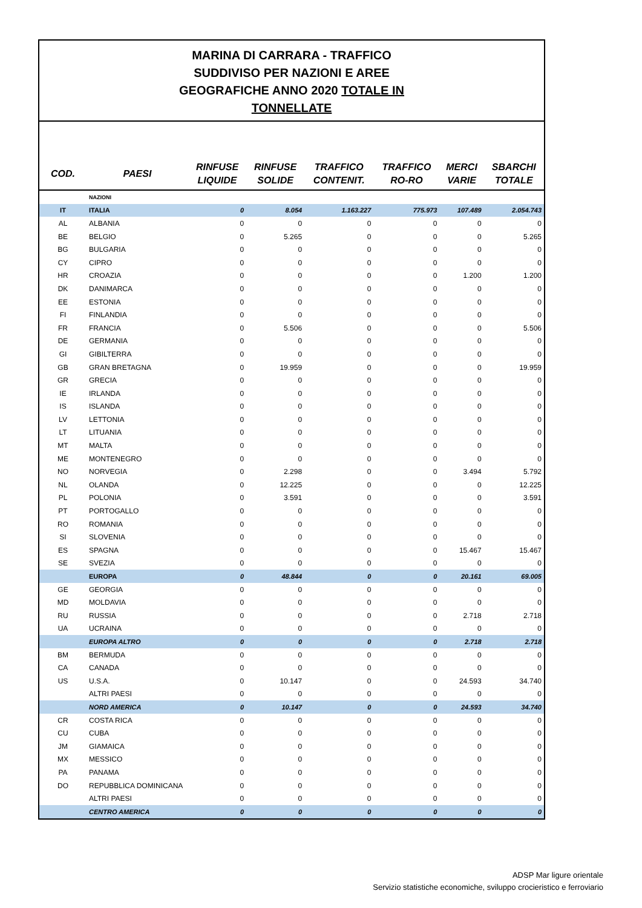MARINA DI CARRARA - TRAFFICO
SUDDIVISO PER NAZIONI E AREE
GEOGRAFICHE ANNO 2020 TOTALE IN
TONNELLATE
| COD. | PAESI | RINFUSE LIQUIDE | RINFUSE SOLIDE | TRAFFICO CONTENIT. | TRAFFICO RO-RO | MERCI VARIE | SBARCHI TOTALE |
| --- | --- | --- | --- | --- | --- | --- | --- |
| | NAZIONI | | | | | | |
| IT | ITALIA | 0 | 8.054 | 1.163.227 | 775.973 | 107.489 | 2.054.743 |
| AL | ALBANIA | 0 | 0 | 0 | 0 | 0 | 0 |
| BE | BELGIO | 0 | 5.265 | 0 | 0 | 0 | 5.265 |
| BG | BULGARIA | 0 | 0 | 0 | 0 | 0 | 0 |
| CY | CIPRO | 0 | 0 | 0 | 0 | 0 | 0 |
| HR | CROAZIA | 0 | 0 | 0 | 0 | 1.200 | 1.200 |
| DK | DANIMARCA | 0 | 0 | 0 | 0 | 0 | 0 |
| EE | ESTONIA | 0 | 0 | 0 | 0 | 0 | 0 |
| FI | FINLANDIA | 0 | 0 | 0 | 0 | 0 | 0 |
| FR | FRANCIA | 0 | 5.506 | 0 | 0 | 0 | 5.506 |
| DE | GERMANIA | 0 | 0 | 0 | 0 | 0 | 0 |
| GI | GIBILTERRA | 0 | 0 | 0 | 0 | 0 | 0 |
| GB | GRAN BRETAGNA | 0 | 19.959 | 0 | 0 | 0 | 19.959 |
| GR | GRECIA | 0 | 0 | 0 | 0 | 0 | 0 |
| IE | IRLANDA | 0 | 0 | 0 | 0 | 0 | 0 |
| IS | ISLANDA | 0 | 0 | 0 | 0 | 0 | 0 |
| LV | LETTONIA | 0 | 0 | 0 | 0 | 0 | 0 |
| LT | LITUANIA | 0 | 0 | 0 | 0 | 0 | 0 |
| MT | MALTA | 0 | 0 | 0 | 0 | 0 | 0 |
| ME | MONTENEGRO | 0 | 0 | 0 | 0 | 0 | 0 |
| NO | NORVEGIA | 0 | 2.298 | 0 | 0 | 3.494 | 5.792 |
| NL | OLANDA | 0 | 12.225 | 0 | 0 | 0 | 12.225 |
| PL | POLONIA | 0 | 3.591 | 0 | 0 | 0 | 3.591 |
| PT | PORTOGALLO | 0 | 0 | 0 | 0 | 0 | 0 |
| RO | ROMANIA | 0 | 0 | 0 | 0 | 0 | 0 |
| SI | SLOVENIA | 0 | 0 | 0 | 0 | 0 | 0 |
| ES | SPAGNA | 0 | 0 | 0 | 0 | 15.467 | 15.467 |
| SE | SVEZIA | 0 | 0 | 0 | 0 | 0 | 0 |
| | EUROPA | 0 | 48.844 | 0 | 0 | 20.161 | 69.005 |
| GE | GEORGIA | 0 | 0 | 0 | 0 | 0 | 0 |
| MD | MOLDAVIA | 0 | 0 | 0 | 0 | 0 | 0 |
| RU | RUSSIA | 0 | 0 | 0 | 0 | 2.718 | 2.718 |
| UA | UCRAINA | 0 | 0 | 0 | 0 | 0 | 0 |
| | EUROPA ALTRO | 0 | 0 | 0 | 0 | 2.718 | 2.718 |
| BM | BERMUDA | 0 | 0 | 0 | 0 | 0 | 0 |
| CA | CANADA | 0 | 0 | 0 | 0 | 0 | 0 |
| US | U.S.A. | 0 | 10.147 | 0 | 0 | 24.593 | 34.740 |
| | ALTRI PAESI | 0 | 0 | 0 | 0 | 0 | 0 |
| | NORD AMERICA | 0 | 10.147 | 0 | 0 | 24.593 | 34.740 |
| CR | COSTA RICA | 0 | 0 | 0 | 0 | 0 | 0 |
| CU | CUBA | 0 | 0 | 0 | 0 | 0 | 0 |
| JM | GIAMAICA | 0 | 0 | 0 | 0 | 0 | 0 |
| MX | MESSICO | 0 | 0 | 0 | 0 | 0 | 0 |
| PA | PANAMA | 0 | 0 | 0 | 0 | 0 | 0 |
| DO | REPUBBLICA DOMINICANA | 0 | 0 | 0 | 0 | 0 | 0 |
| | ALTRI PAESI | 0 | 0 | 0 | 0 | 0 | 0 |
| | CENTRO AMERICA | 0 | 0 | 0 | 0 | 0 | 0 |
ADSP Mar ligure orientale
Servizio statistiche economiche, sviluppo crocieristico e ferroviario